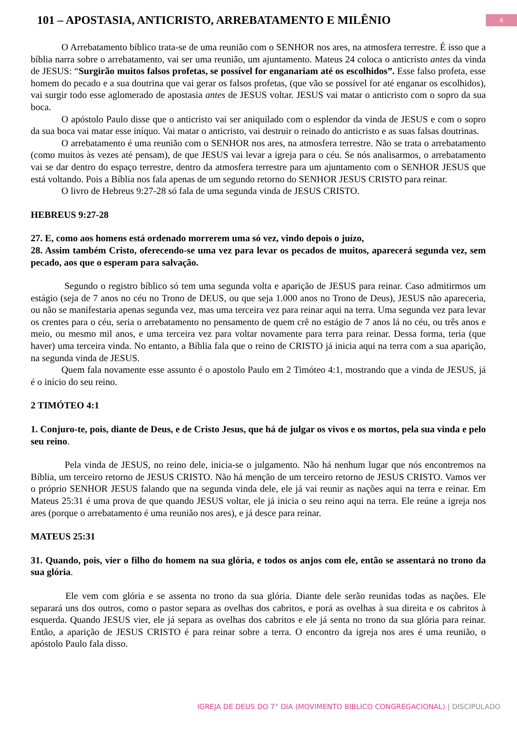101 – APOSTASIA, ANTICRISTO, ARREBATAMENTO E MILÊNIO
4
O Arrebatamento bíblico trata-se de uma reunião com o SENHOR nos ares, na atmosfera terrestre. É isso que a bíblia narra sobre o arrebatamento, vai ser uma reunião, um ajuntamento. Mateus 24 coloca o anticristo antes da vinda de JESUS: “Surgirão muitos falsos profetas, se possível for enganariam até os escolhidos”. Esse falso profeta, esse homem do pecado e a sua doutrina que vai gerar os falsos profetas, (que vão se possível for até enganar os escolhidos), vai surgir todo esse aglomerado de apostasia antes de JESUS voltar. JESUS vai matar o anticristo com o sopro da sua boca.
O apóstolo Paulo disse que o anticristo vai ser aniquilado com o esplendor da vinda de JESUS e com o sopro da sua boca vai matar esse iníquo. Vai matar o anticristo, vai destruir o reinado do anticristo e as suas falsas doutrinas.
O arrebatamento é uma reunião com o SENHOR nos ares, na atmosfera terrestre. Não se trata o arrebatamento (como muitos às vezes até pensam), de que JESUS vai levar a igreja para o céu. Se nós analisarmos, o arrebatamento vai se dar dentro do espaço terrestre, dentro da atmosfera terrestre para um ajuntamento com o SENHOR JESUS que está voltando. Pois a Bíblia nos fala apenas de um segundo retorno do SENHOR JESUS CRISTO para reinar.
O livro de Hebreus 9:27-28 só fala de uma segunda vinda de JESUS CRISTO.
HEBREUS 9:27-28
27. E, como aos homens está ordenado morrerem uma só vez, vindo depois o juízo,
28. Assim também Cristo, oferecendo-se uma vez para levar os pecados de muitos, aparecerá segunda vez, sem pecado, aos que o esperam para salvação.
Segundo o registro bíblico só tem uma segunda volta e aparição de JESUS para reinar. Caso admitirmos um estágio (seja de 7 anos no céu no Trono de DEUS, ou que seja 1.000 anos no Trono de Deus), JESUS não apareceria, ou não se manifestaria apenas segunda vez, mas uma terceira vez para reinar aqui na terra. Uma segunda vez para levar os crentes para o céu, seria o arrebatamento no pensamento de quem crê no estágio de 7 anos lá no céu, ou três anos e meio, ou mesmo mil anos, e uma terceira vez para voltar novamente para terra para reinar. Dessa forma, teria (que haver) uma terceira vinda. No entanto, a Bíblia fala que o reino de CRISTO já inicia aqui na terra com a sua aparição, na segunda vinda de JESUS.
Quem fala novamente esse assunto é o apostolo Paulo em 2 Timóteo 4:1, mostrando que a vinda de JESUS, já é o início do seu reino.
2 TIMÓTEO 4:1
1. Conjuro-te, pois, diante de Deus, e de Cristo Jesus, que há de julgar os vivos e os mortos, pela sua vinda e pelo seu reino.
Pela vinda de JESUS, no reino dele, inicia-se o julgamento. Não há nenhum lugar que nós encontremos na Bíblia, um terceiro retorno de JESUS CRISTO. Não há menção de um terceiro retorno de JESUS CRISTO. Vamos ver o próprio SENHOR JESUS falando que na segunda vinda dele, ele já vai reunir as nações aqui na terra e reinar. Em Mateus 25:31 é uma prova de que quando JESUS voltar, ele já inicia o seu reino aqui na terra. Ele reúne a igreja nos ares (porque o arrebatamento é uma reunião nos ares), e já desce para reinar.
MATEUS 25:31
31. Quando, pois, vier o filho do homem na sua glória, e todos os anjos com ele, então se assentará no trono da sua glória.
Ele vem com glória e se assenta no trono da sua glória. Diante dele serão reunidas todas as nações. Ele separará uns dos outros, como o pastor separa as ovelhas dos cabritos, e porá as ovelhas à sua direita e os cabritos à esquerda. Quando JESUS vier, ele já separa as ovelhas dos cabritos e ele já senta no trono da sua glória para reinar. Então, a aparição de JESUS CRISTO é para reinar sobre a terra. O encontro da igreja nos ares é uma reunião, o apóstolo Paulo fala disso.
IGREJA DE DEUS DO 7° DIA (MOVIMENTO BIBLICO CONGREGACIONAL) | DISCIPULADO